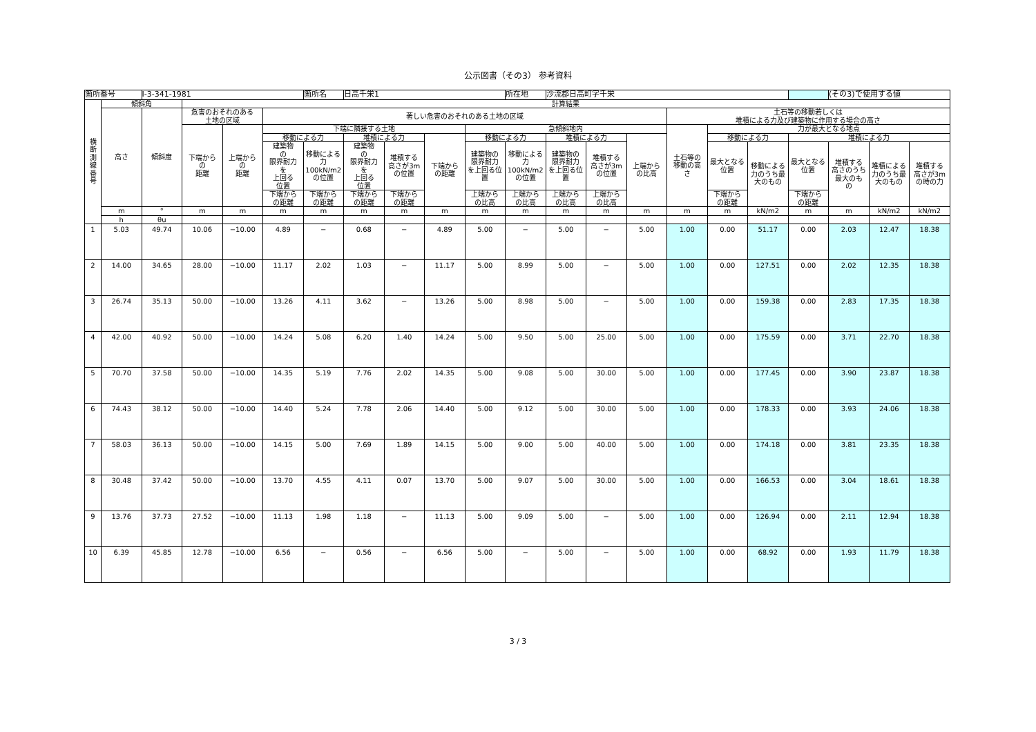公示図書（その3） 参考資料
| 箇所番号 | | Ⅰ-3-341-1981 | | | | 箇所名 | 日高千栄1 | | | | 所在地 | 沙流郡日高町字千栄 | | | | | | | (その3)で使用する値 | | |
| 横 断 測 線 番 号 | 傾斜角 | | 計算結果 | | | | | | | | | | | | | | | | | | |
| | 高さ | 傾斜度 | 危害のおそれのある 土地の区域 | | 著しい危害のおそれのある土地の区域 | | | | | | | | | | 土石等の移動若しくは 堆積による力及び建築物に作用する場合の高さ | | | | | | |
| | | | 下端から の 距離 | 上端から の 距離 | 下端に隣接する土地 | | | | | 急傾斜地内 | | | | | 土石等の 移動の高 さ | 力が最大となる地点 | | | | | |
| | | | | | 移動による力 | | 堆積による力 | | 下端から の距離 | 移動による力 | | 堆積による力 | | 上端から の比高 | | 移動による力 | | 堆積による力 | | | |
| | | | | | 建築物 の 限界耐力 を 上回る 位置 | 移動による 力 100kN/m2 の位置 | 建築物 の 限界耐力 を 上回る 位置 | 堆積する 高さが3m の位置 | | 建築物の 限界耐力 を上回る位 置 | 移動による 力 100kN/m2 の位置 | 建築物の 限界耐力 を上回る位 置 | 堆積する 高さが3m の位置 | | | 最大となる 位置 | 移動による 力のうち最 大のもの | 最大となる 位置 | 堆積する 高さのうち 最大のも の | 堆積による 力のうち最 大のもの | 堆積する 高さが3m の時の力 |
| | | | | | 下端から の距離 | 下端から の距離 | 下端から の距離 | 下端から の距離 | | 上端から の比高 | 上端から の比高 | 上端から の比高 | 上端から の比高 | | | 下端から の距離 | | 下端から の距離 | | | |
| | m | ° | m | m | m | m | m | m | m | m | m | m | m | m | m | m | kN/m2 | m | m | kN/m2 | kN/m2 |
| | h | θu | | | | | | | | | | | | | | | | | | | |
| 1 | 5.03 | 49.74 | 10.06 | −10.00 | 4.89 | − | 0.68 | − | 4.89 | 5.00 | − | 5.00 | − | 5.00 | 1.00 | 0.00 | 51.17 | 0.00 | 2.03 | 12.47 | 18.38 |
| 2 | 14.00 | 34.65 | 28.00 | −10.00 | 11.17 | 2.02 | 1.03 | − | 11.17 | 5.00 | 8.99 | 5.00 | − | 5.00 | 1.00 | 0.00 | 127.51 | 0.00 | 2.02 | 12.35 | 18.38 |
| 3 | 26.74 | 35.13 | 50.00 | −10.00 | 13.26 | 4.11 | 3.62 | − | 13.26 | 5.00 | 8.98 | 5.00 | − | 5.00 | 1.00 | 0.00 | 159.38 | 0.00 | 2.83 | 17.35 | 18.38 |
| 4 | 42.00 | 40.92 | 50.00 | −10.00 | 14.24 | 5.08 | 6.20 | 1.40 | 14.24 | 5.00 | 9.50 | 5.00 | 25.00 | 5.00 | 1.00 | 0.00 | 175.59 | 0.00 | 3.71 | 22.70 | 18.38 |
| 5 | 70.70 | 37.58 | 50.00 | −10.00 | 14.35 | 5.19 | 7.76 | 2.02 | 14.35 | 5.00 | 9.08 | 5.00 | 30.00 | 5.00 | 1.00 | 0.00 | 177.45 | 0.00 | 3.90 | 23.87 | 18.38 |
| 6 | 74.43 | 38.12 | 50.00 | −10.00 | 14.40 | 5.24 | 7.78 | 2.06 | 14.40 | 5.00 | 9.12 | 5.00 | 30.00 | 5.00 | 1.00 | 0.00 | 178.33 | 0.00 | 3.93 | 24.06 | 18.38 |
| 7 | 58.03 | 36.13 | 50.00 | −10.00 | 14.15 | 5.00 | 7.69 | 1.89 | 14.15 | 5.00 | 9.00 | 5.00 | 40.00 | 5.00 | 1.00 | 0.00 | 174.18 | 0.00 | 3.81 | 23.35 | 18.38 |
| 8 | 30.48 | 37.42 | 50.00 | −10.00 | 13.70 | 4.55 | 4.11 | 0.07 | 13.70 | 5.00 | 9.07 | 5.00 | 30.00 | 5.00 | 1.00 | 0.00 | 166.53 | 0.00 | 3.04 | 18.61 | 18.38 |
| 9 | 13.76 | 37.73 | 27.52 | −10.00 | 11.13 | 1.98 | 1.18 | − | 11.13 | 5.00 | 9.09 | 5.00 | − | 5.00 | 1.00 | 0.00 | 126.94 | 0.00 | 2.11 | 12.94 | 18.38 |
| 10 | 6.39 | 45.85 | 12.78 | −10.00 | 6.56 | − | 0.56 | − | 6.56 | 5.00 | − | 5.00 | − | 5.00 | 1.00 | 0.00 | 68.92 | 0.00 | 1.93 | 11.79 | 18.38 |
3 / 3